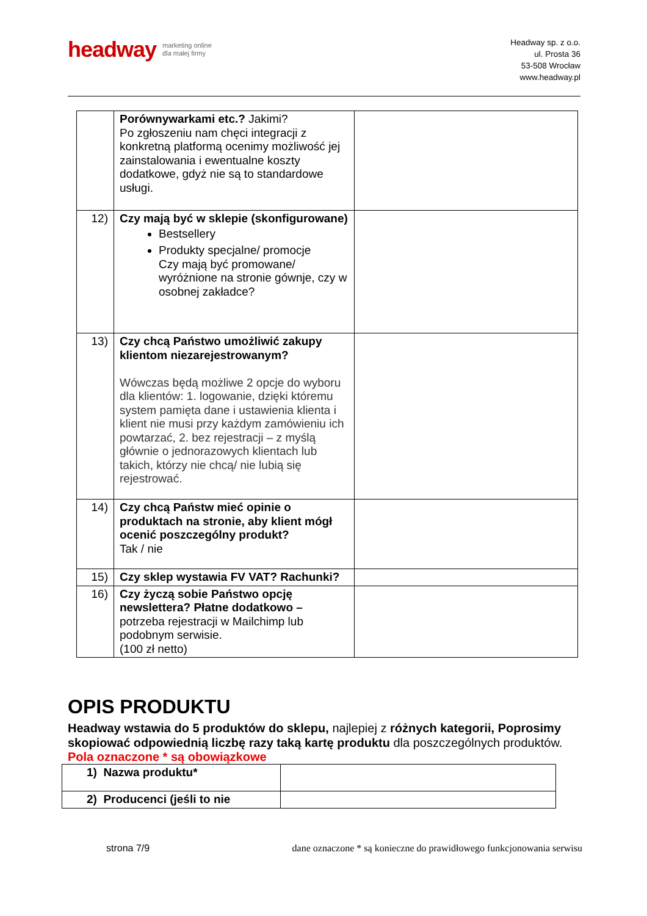headway marketing online
dla małej firmy
Headway sp. z o.o.
ul. Prosta 36
53-508 Wrocław
www.headway.pl
| | Porównywarkami etc.? Jakimi? Po zgłoszeniu nam chęci integracji z konkretną platformą ocenimy możliwość jej zainstalowania i ewentualne koszty dodatkowe, gdyż nie są to standardowe usługi. | |
| 12) | Czy mają być w sklepie (skonfigurowane) Bestsellery Produkty specjalne/ promocje Czy mają być promowane/ wyróżnione na stronie gównje, czy w osobnej zakładce? | |
| 13) | Czy chcą Państwo umożliwić zakupy klientom niezarejestrowanym? Wówczas będą możliwe 2 opcje do wyboru dla klientów: 1. logowanie, dzięki któremu system pamięta dane i ustawienia klienta i klient nie musi przy każdym zamówieniu ich powtarzać, 2. bez rejestracji – z myślą głównie o jednorazowych klientach lub takich, którzy nie chcą/ nie lubią się rejestrować. | |
| 14) | Czy chcą Państw mieć opinie o produktach na stronie, aby klient mógł ocenić poszczególny produkt? Tak / nie | |
| 15) | Czy sklep wystawia FV VAT? Rachunki? | |
| 16) | Czy życzą sobie Państwo opcję newslettera? Płatne dodatkowo – potrzeba rejestracji w Mailchimp lub podobnym serwisie. (100 zł netto) | |
OPIS PRODUKTU
Headway wstawia do 5 produktów do sklepu, najlepiej z różnych kategorii, Poprosimy skopiować odpowiednią liczbę razy taką kartę produktu dla poszczególnych produktów.
Pola oznaczone * są obowiązkowe
| 1) Nazwa produktu* | |
| 2) Producenci (jeśli to nie | |
strona 7/9 dane oznaczone * są konieczne do prawidłowego funkcjonowania serwisu